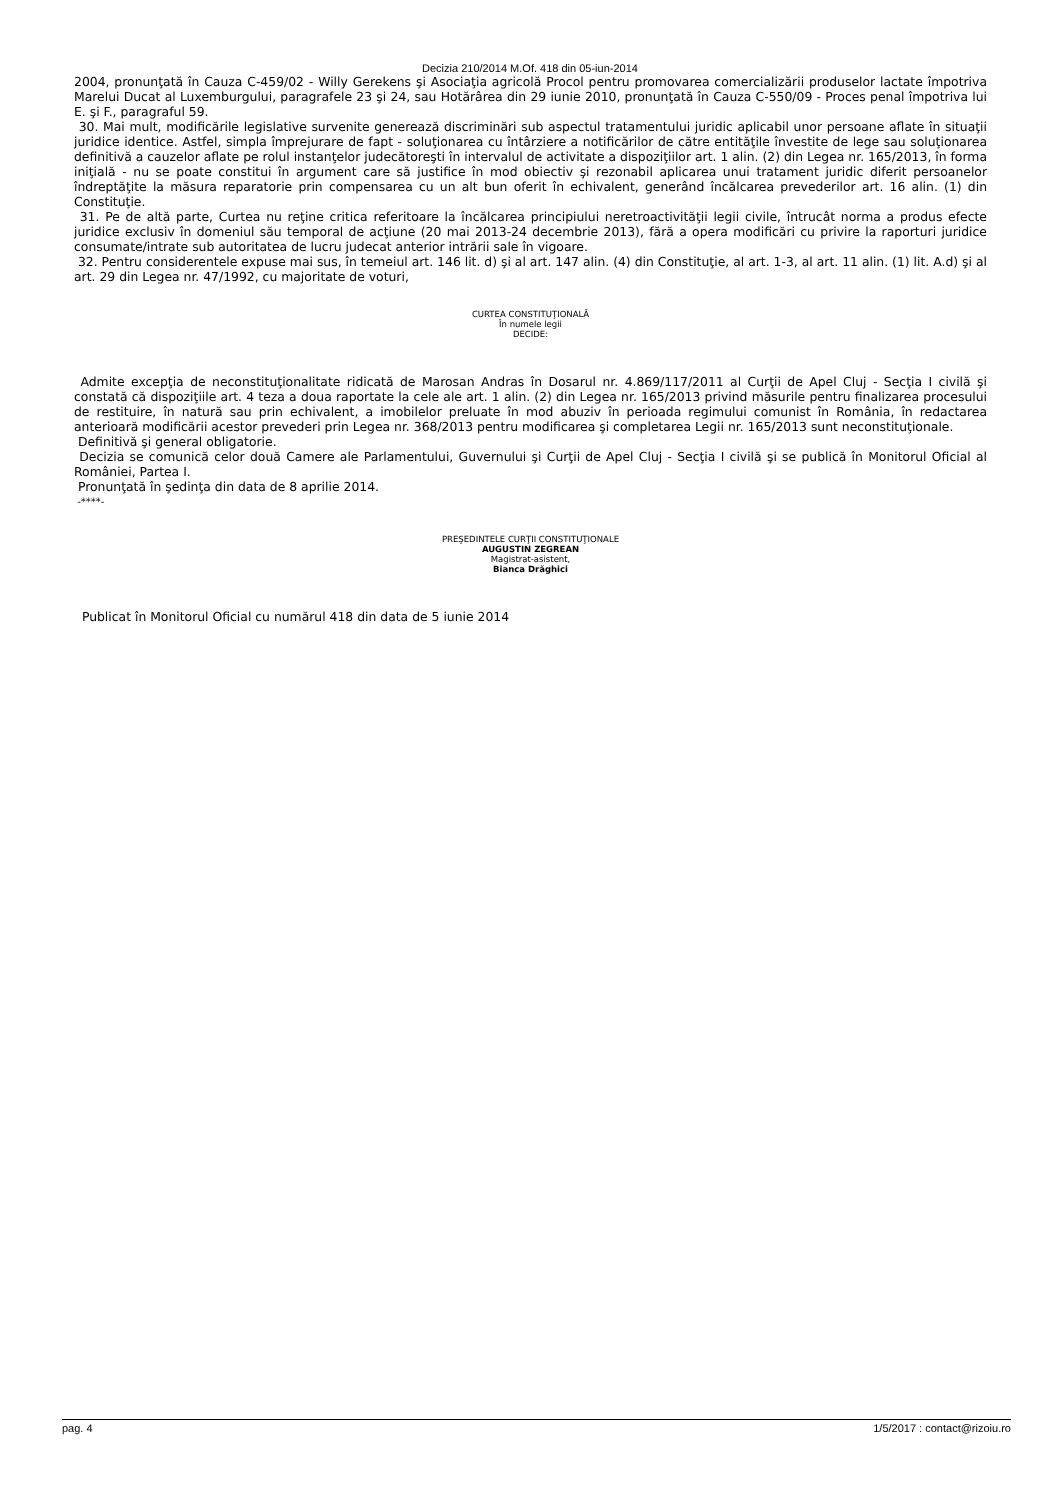Decizia 210/2014 M.Of. 418 din 05-iun-2014
2004, pronunţată în Cauza C-459/02 - Willy Gerekens şi Asociaţia agricolă Procol pentru promovarea comercializării produselor lactate împotriva Marelui Ducat al Luxemburgului, paragrafele 23 şi 24, sau Hotărârea din 29 iunie 2010, pronunţată în Cauza C-550/09 - Proces penal împotriva lui E. şi F., paragraful 59.
30. Mai mult, modificările legislative survenite generează discriminări sub aspectul tratamentului juridic aplicabil unor persoane aflate în situaţii juridice identice. Astfel, simpla împrejurare de fapt - soluţionarea cu întârziere a notificărilor de către entităţile învestite de lege sau soluţionarea definitivă a cauzelor aflate pe rolul instanţelor judecătoreşti în intervalul de activitate a dispoziţiilor art. 1 alin. (2) din Legea nr. 165/2013, în forma iniţială - nu se poate constitui în argument care să justifice în mod obiectiv şi rezonabil aplicarea unui tratament juridic diferit persoanelor îndreptăţite la măsura reparatorie prin compensarea cu un alt bun oferit în echivalent, generând încălcarea prevederilor art. 16 alin. (1) din Constituţie.
31. Pe de altă parte, Curtea nu reţine critica referitoare la încălcarea principiului neretroactivităţii legii civile, întrucât norma a produs efecte juridice exclusiv în domeniul său temporal de acţiune (20 mai 2013-24 decembrie 2013), fără a opera modificări cu privire la raporturi juridice consumate/intrate sub autoritatea de lucru judecat anterior intrării sale în vigoare.
32. Pentru considerentele expuse mai sus, în temeiul art. 146 lit. d) şi al art. 147 alin. (4) din Constituţie, al art. 1-3, al art. 11 alin. (1) lit. A.d) şi al art. 29 din Legea nr. 47/1992, cu majoritate de voturi,
CURTEA CONSTITUŢIONALĂ
În numele legii
DECIDE:
Admite excepţia de neconstituţionalitate ridicată de Marosan Andras în Dosarul nr. 4.869/117/2011 al Curţii de Apel Cluj - Secţia I civilă şi constată că dispoziţiile art. 4 teza a doua raportate la cele ale art. 1 alin. (2) din Legea nr. 165/2013 privind măsurile pentru finalizarea procesului de restituire, în natură sau prin echivalent, a imobilelor preluate în mod abuziv în perioada regimului comunist în România, în redactarea anterioară modificării acestor prevederi prin Legea nr. 368/2013 pentru modificarea şi completarea Legii nr. 165/2013 sunt neconstituţionale.
Definitivă şi general obligatorie.
Decizia se comunică celor două Camere ale Parlamentului, Guvernului şi Curţii de Apel Cluj - Secţia I civilă şi se publică în Monitorul Oficial al României, Partea I.
Pronunţată în şedinţa din data de 8 aprilie 2014.
-****-
PREŞEDINTELE CURŢII CONSTITUŢIONALE
AUGUSTIN ZEGREAN
Magistrat-asistent,
Bianca Drăghici
Publicat în Monitorul Oficial cu numărul 418 din data de 5 iunie 2014
pag. 4 1/5/2017 : contact@rizoiu.ro